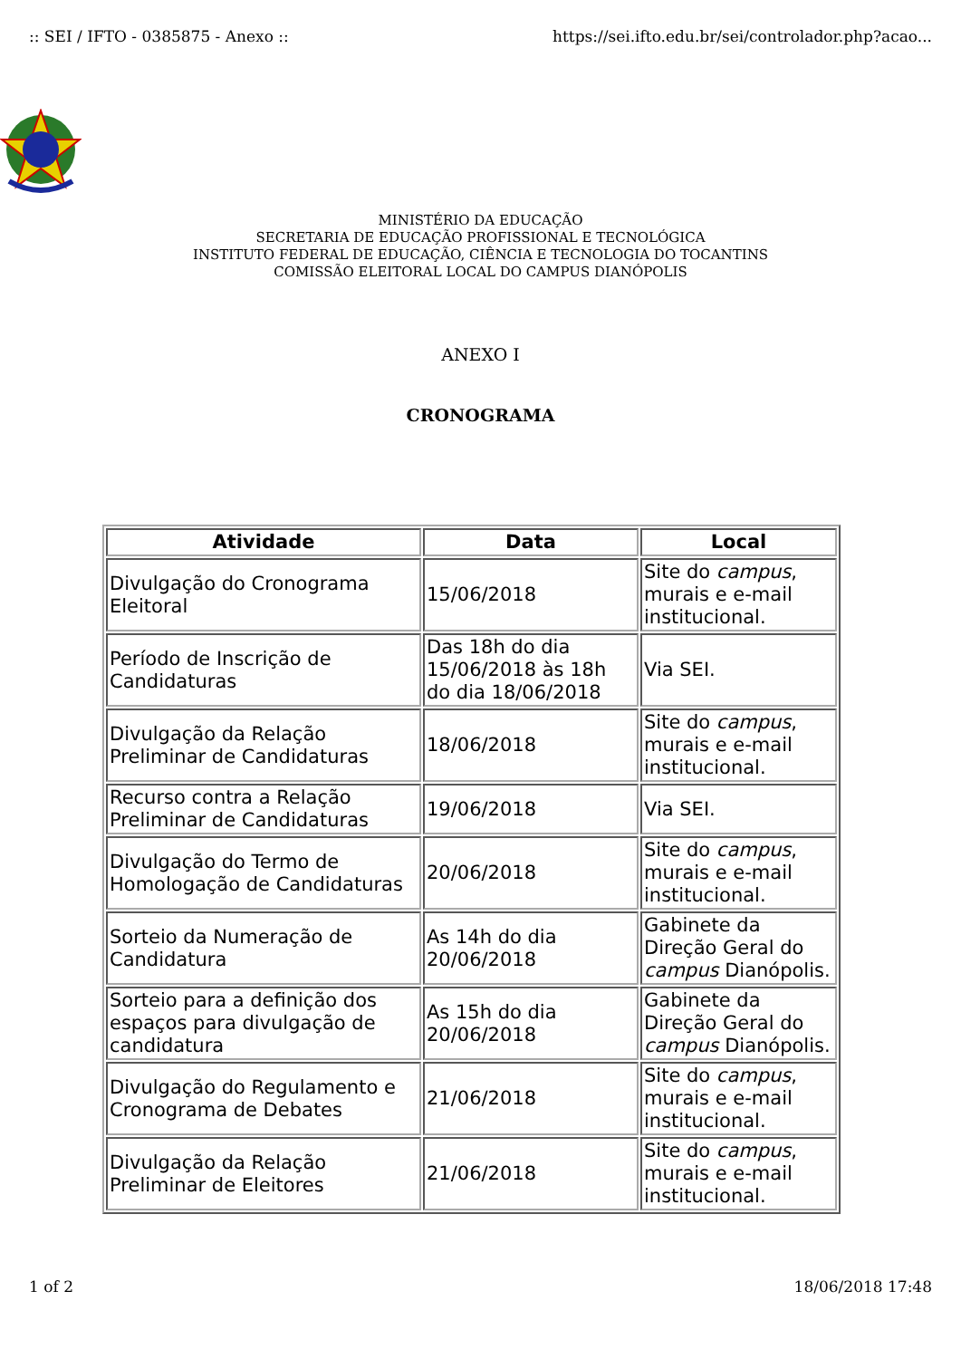:: SEI / IFTO - 0385875 - Anexo :: https://sei.ifto.edu.br/sei/controlador.php?acao...
MINISTÉRIO DA EDUCAÇÃO
SECRETARIA DE EDUCAÇÃO PROFISSIONAL E TECNOLÓGICA
INSTITUTO FEDERAL DE EDUCAÇÃO, CIÊNCIA E TECNOLOGIA DO TOCANTINS
COMISSÃO ELEITORAL LOCAL DO CAMPUS DIANÓPOLIS
ANEXO I
CRONOGRAMA
| Atividade | Data | Local |
| --- | --- | --- |
| Divulgação do Cronograma Eleitoral | 15/06/2018 | Site do campus , murais e e-mail institucional. |
| Período de Inscrição de Candidaturas | Das 18h do dia 15/06/2018 às 18h do dia 18/06/2018 | Via SEI. |
| Divulgação da Relação Preliminar de Candidaturas | 18/06/2018 | Site do campus , murais e e-mail institucional. |
| Recurso contra a Relação Preliminar de Candidaturas | 19/06/2018 | Via SEI. |
| Divulgação do Termo de Homologação de Candidaturas | 20/06/2018 | Site do campus , murais e e-mail institucional. |
| Sorteio da Numeração de Candidatura | As 14h do dia 20/06/2018 | Gabinete da Direção Geral do campus Dianópolis. |
| Sorteio para a definição dos espaços para divulgação de candidatura | As 15h do dia 20/06/2018 | Gabinete da Direção Geral do campus Dianópolis. |
| Divulgação do Regulamento e Cronograma de Debates | 21/06/2018 | Site do campus , murais e e-mail institucional. |
| Divulgação da Relação Preliminar de Eleitores | 21/06/2018 | Site do campus , murais e e-mail institucional. |
1 of 2 18/06/2018 17:48